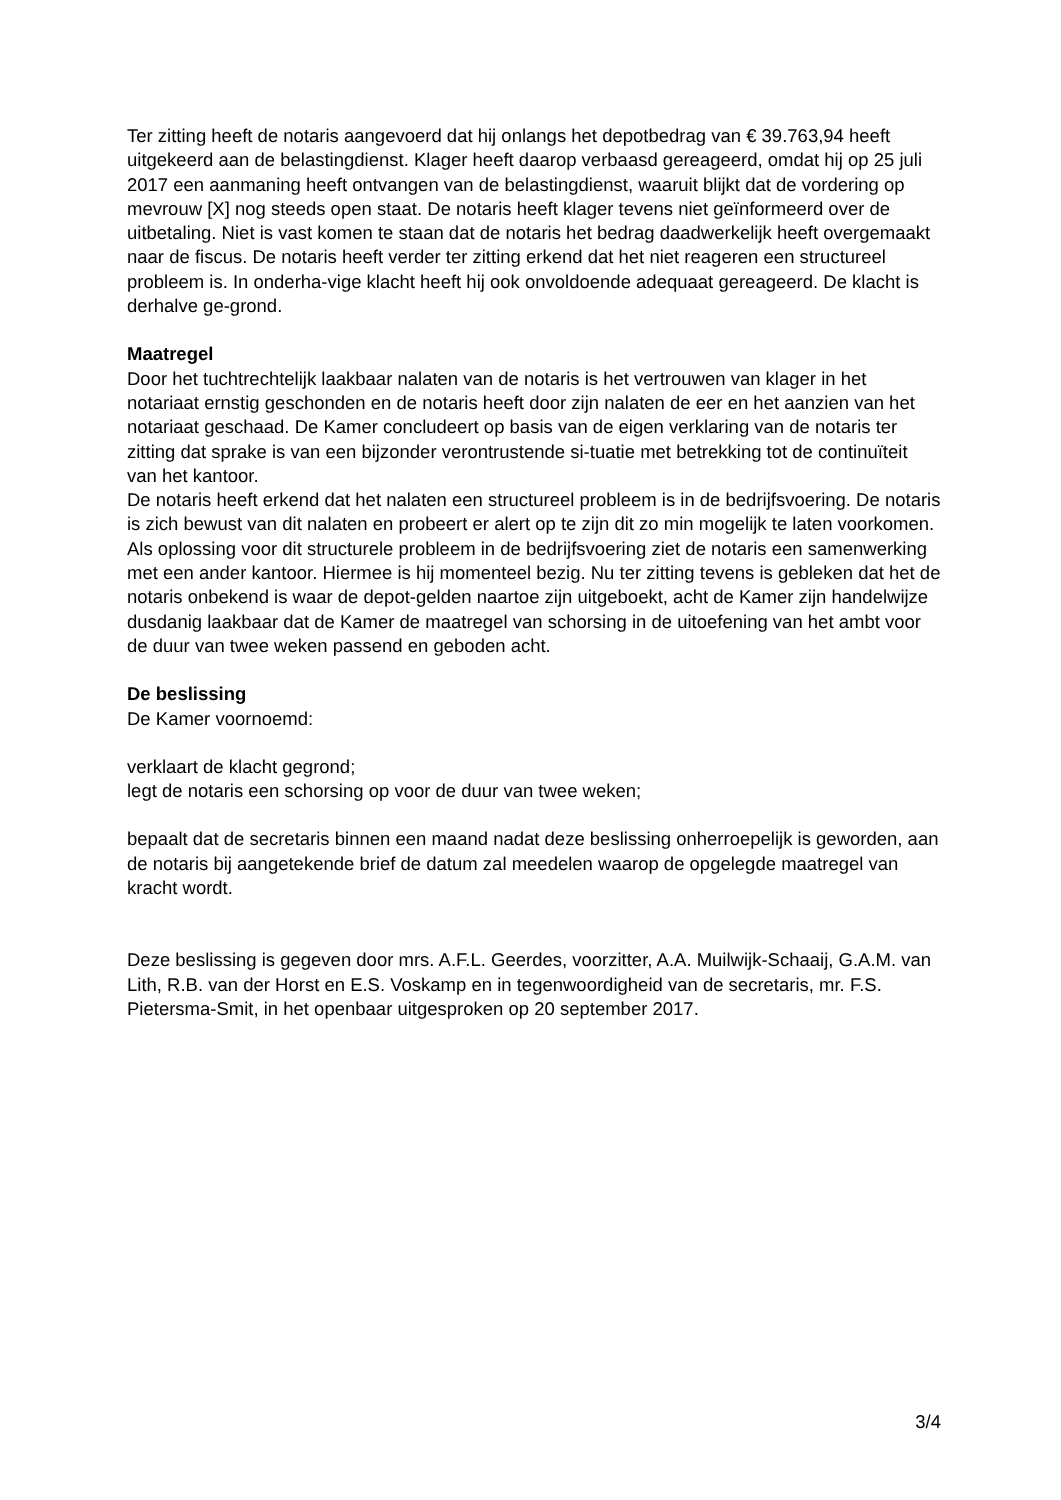Ter zitting heeft de notaris aangevoerd dat hij onlangs het depotbedrag van € 39.763,94 heeft uitgekeerd aan de belastingdienst. Klager heeft daarop verbaasd gereageerd, omdat hij op 25 juli 2017 een aanmaning heeft ontvangen van de belastingdienst, waaruit blijkt dat de vordering op mevrouw [X] nog steeds open staat. De notaris heeft klager tevens niet geïnformeerd over de uitbetaling. Niet is vast komen te staan dat de notaris het bedrag daadwerkelijk heeft overgemaakt naar de fiscus. De notaris heeft verder ter zitting erkend dat het niet reageren een structureel probleem is. In onderha-vige klacht heeft hij ook onvoldoende adequaat gereageerd. De klacht is derhalve ge-grond.
Maatregel
Door het tuchtrechtelijk laakbaar nalaten van de notaris is het vertrouwen van klager in het notariaat ernstig geschonden en de notaris heeft door zijn nalaten de eer en het aanzien van het notariaat geschaad. De Kamer concludeert op basis van de eigen verklaring van de notaris ter zitting dat sprake is van een bijzonder verontrustende si-tuatie met betrekking tot de continuïteit van het kantoor.
De notaris heeft erkend dat het nalaten een structureel probleem is in de bedrijfsvoering. De notaris is zich bewust van dit nalaten en probeert er alert op te zijn dit zo min mogelijk te laten voorkomen. Als oplossing voor dit structurele probleem in de bedrijfsvoering ziet de notaris een samenwerking met een ander kantoor. Hiermee is hij momenteel bezig. Nu ter zitting tevens is gebleken dat het de notaris onbekend is waar de depot-gelden naartoe zijn uitgeboekt, acht de Kamer zijn handelwijze dusdanig laakbaar dat de Kamer de maatregel van schorsing in de uitoefening van het ambt voor de duur van twee weken passend en geboden acht.
De beslissing
De Kamer voornoemd:
verklaart de klacht gegrond;
legt de notaris een schorsing op voor de duur van twee weken;
bepaalt dat de secretaris binnen een maand nadat deze beslissing onherroepelijk is geworden, aan de notaris bij aangetekende brief de datum zal meedelen waarop de opgelegde maatregel van kracht wordt.
Deze beslissing is gegeven door mrs. A.F.L. Geerdes, voorzitter, A.A. Muilwijk-Schaaij, G.A.M. van Lith, R.B. van der Horst en E.S. Voskamp en in tegenwoordigheid van de secretaris, mr. F.S. Pietersma-Smit, in het openbaar uitgesproken op 20 september 2017.
3/4